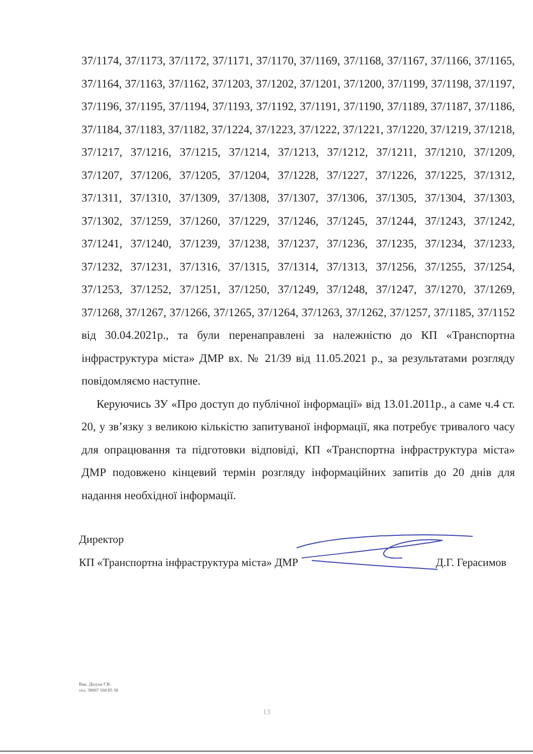37/1174, 37/1173, 37/1172, 37/1171, 37/1170, 37/1169, 37/1168, 37/1167, 37/1166, 37/1165, 37/1164, 37/1163, 37/1162, 37/1203, 37/1202, 37/1201, 37/1200, 37/1199, 37/1198, 37/1197, 37/1196, 37/1195, 37/1194, 37/1193, 37/1192, 37/1191, 37/1190, 37/1189, 37/1187, 37/1186, 37/1184, 37/1183, 37/1182, 37/1224, 37/1223, 37/1222, 37/1221, 37/1220, 37/1219, 37/1218, 37/1217, 37/1216, 37/1215, 37/1214, 37/1213, 37/1212, 37/1211, 37/1210, 37/1209, 37/1207, 37/1206, 37/1205, 37/1204, 37/1228, 37/1227, 37/1226, 37/1225, 37/1312, 37/1311, 37/1310, 37/1309, 37/1308, 37/1307, 37/1306, 37/1305, 37/1304, 37/1303, 37/1302, 37/1259, 37/1260, 37/1229, 37/1246, 37/1245, 37/1244, 37/1243, 37/1242, 37/1241, 37/1240, 37/1239, 37/1238, 37/1237, 37/1236, 37/1235, 37/1234, 37/1233, 37/1232, 37/1231, 37/1316, 37/1315, 37/1314, 37/1313, 37/1256, 37/1255, 37/1254, 37/1253, 37/1252, 37/1251, 37/1250, 37/1249, 37/1248, 37/1247, 37/1270, 37/1269, 37/1268, 37/1267, 37/1266, 37/1265, 37/1264, 37/1263, 37/1262, 37/1257, 37/1185, 37/1152 від 30.04.2021р., та були перенаправлені за належністю до КП «Транспортна інфраструктура міста» ДМР вх. № 21/39 від 11.05.2021 р., за результатами розгляду повідомляємо наступне.
Керуючись ЗУ «Про доступ до публічної інформації» від 13.01.2011р., а саме ч.4 ст. 20, у зв’язку з великою кількістю запитуваної інформації, яка потребує тривалого часу для опрацювання та підготовки відповіді, КП «Транспортна інфраструктура міста» ДМР подовжено кінцевий термін розгляду інформаційних запитів до 20 днів для надання необхідної інформації.
Директор
КП «Транспортна інфраструктура міста» ДМР Д.Г. Герасимов
Вик. Діпуна Г.В.
тел. 38067 568 85 58
13